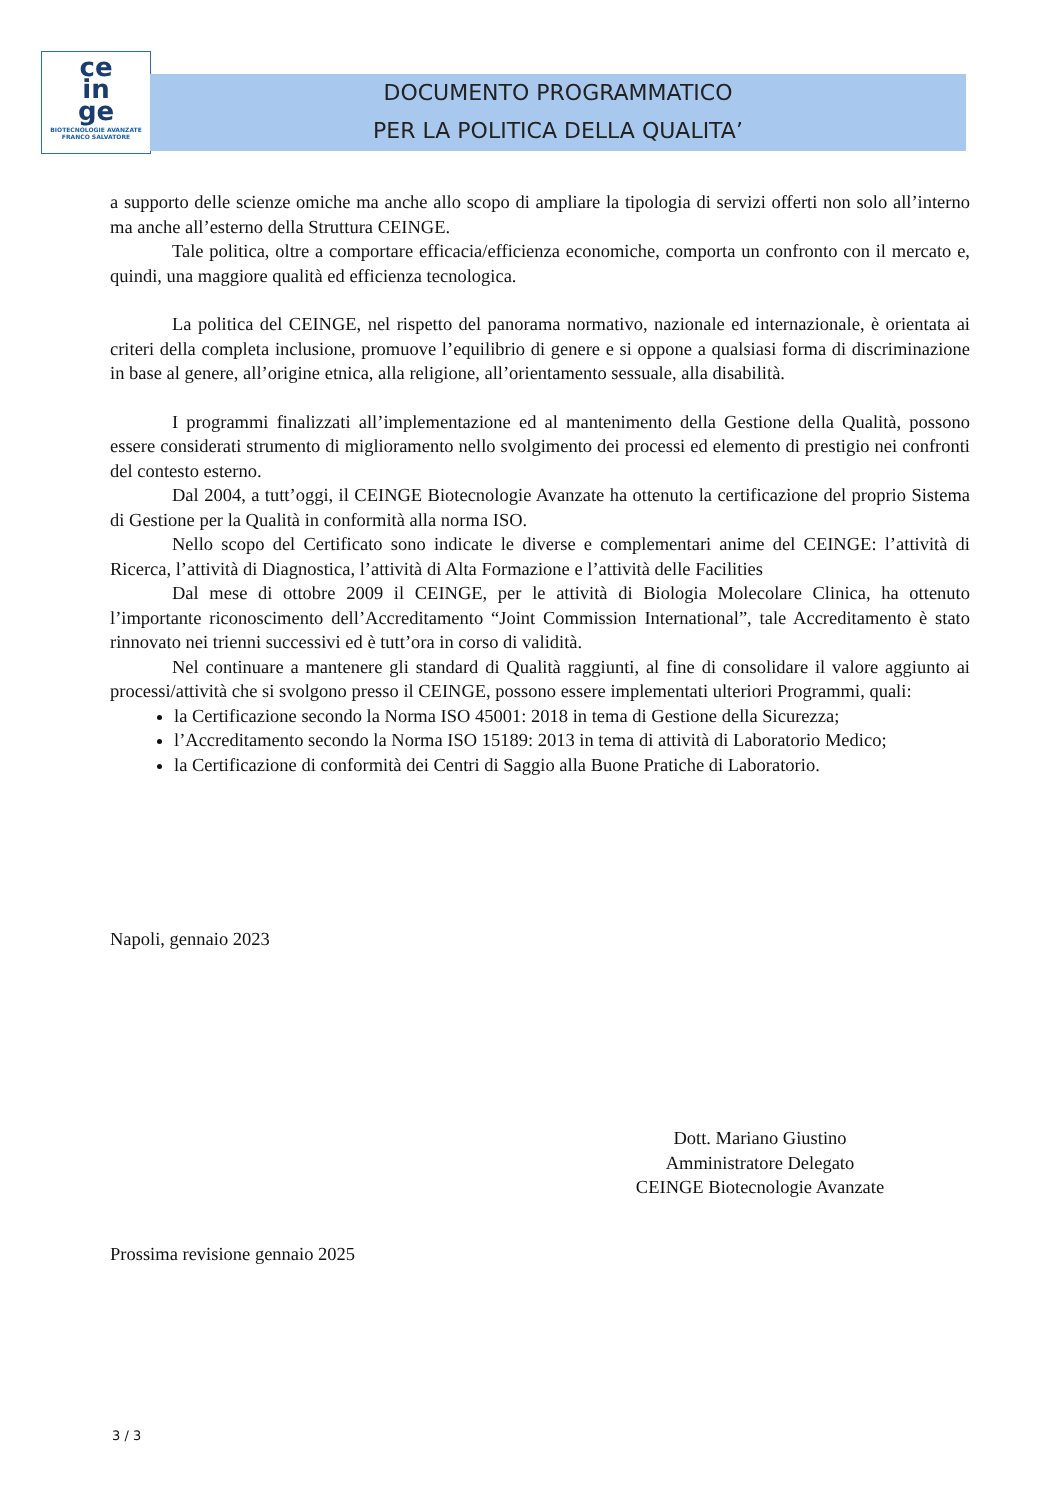ce
in
ge
BIOTECNOLOGIE AVANZATE
FRANCO SALVATORE
DOCUMENTO PROGRAMMATICO
PER LA POLITICA DELLA QUALITA’
a supporto delle scienze omiche ma anche allo scopo di ampliare la tipologia di servizi offerti non solo all’interno ma anche all’esterno della Struttura CEINGE.
Tale politica, oltre a comportare efficacia/efficienza economiche, comporta un confronto con il mercato e, quindi, una maggiore qualità ed efficienza tecnologica.
La politica del CEINGE, nel rispetto del panorama normativo, nazionale ed internazionale, è orientata ai criteri della completa inclusione, promuove l’equilibrio di genere e si oppone a qualsiasi forma di discriminazione in base al genere, all’origine etnica, alla religione, all’orientamento sessuale, alla disabilità.
I programmi finalizzati all’implementazione ed al mantenimento della Gestione della Qualità, possono essere considerati strumento di miglioramento nello svolgimento dei processi ed elemento di prestigio nei confronti del contesto esterno.
Dal 2004, a tutt’oggi, il CEINGE Biotecnologie Avanzate ha ottenuto la certificazione del proprio Sistema di Gestione per la Qualità in conformità alla norma ISO.
Nello scopo del Certificato sono indicate le diverse e complementari anime del CEINGE: l’attività di Ricerca, l’attività di Diagnostica, l’attività di Alta Formazione e l’attività delle Facilities
Dal mese di ottobre 2009 il CEINGE, per le attività di Biologia Molecolare Clinica, ha ottenuto l’importante riconoscimento dell’Accreditamento “Joint Commission International”, tale Accreditamento è stato rinnovato nei trienni successivi ed è tutt’ora in corso di validità.
Nel continuare a mantenere gli standard di Qualità raggiunti, al fine di consolidare il valore aggiunto ai processi/attività che si svolgono presso il CEINGE, possono essere implementati ulteriori Programmi, quali:
la Certificazione secondo la Norma ISO 45001: 2018 in tema di Gestione della Sicurezza;
l’Accreditamento secondo la Norma ISO 15189: 2013 in tema di attività di Laboratorio Medico;
la Certificazione di conformità dei Centri di Saggio alla Buone Pratiche di Laboratorio.
Napoli, gennaio 2023
Prossima revisione gennaio 2025
Dott. Mariano Giustino
Amministratore Delegato
CEINGE Biotecnologie Avanzate
3 / 3